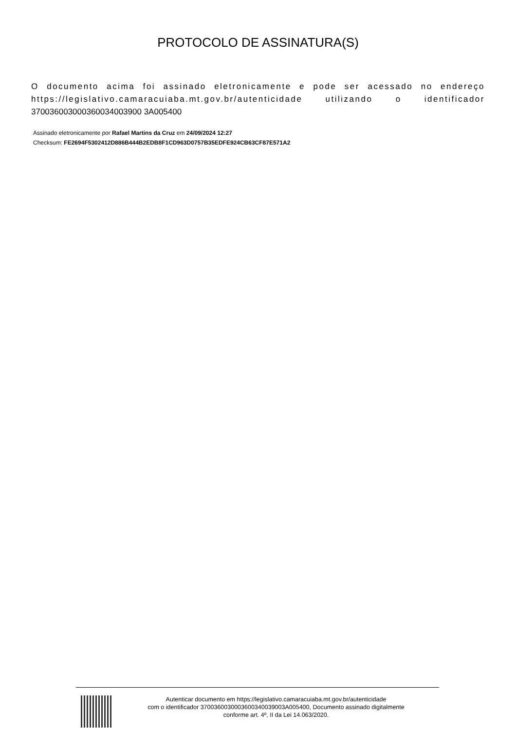PROTOCOLO DE ASSINATURA(S)
O documento acima foi assinado eletronicamente e pode ser acessado no endereço https://legislativo.camaracuiaba.mt.gov.br/autenticidade utilizando o identificador 370036003000360034003900 3A005400
Assinado eletronicamente por Rafael Martins da Cruz em 24/09/2024 12:27
Checksum: FE2694F5302412D886B444B2EDB8F1CD963D0757B35EDFE924CB63CF87E571A2
Autenticar documento em https://legislativo.camaracuiaba.mt.gov.br/autenticidade
com o identificador 3700360030003600340039003A005400, Documento assinado digitalmente
conforme art. 4º, II da Lei 14.063/2020.